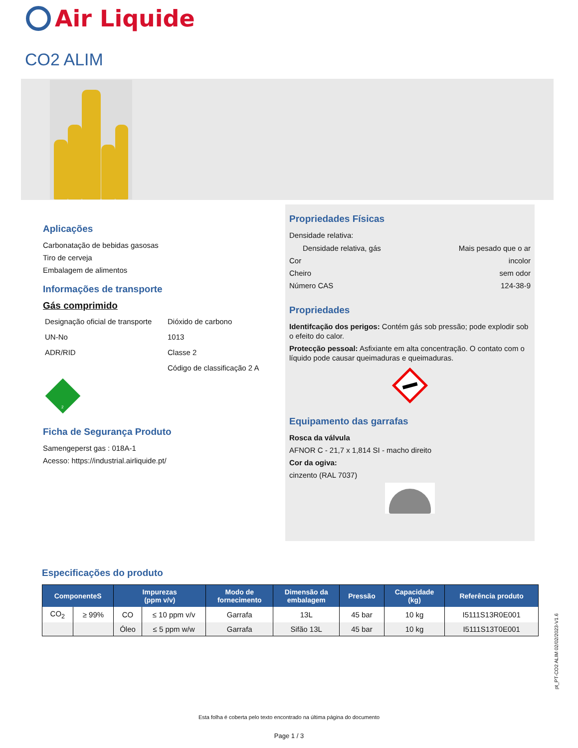Air Liquide
CO2 ALIM
Aplicações
Carbonatação de bebidas gasosas
Tiro de cerveja
Embalagem de alimentos
Informações de transporte
Gás comprimido
| Designação oficial de transporte | Dióxido de carbono |
| UN-No | 1013 |
| ADR/RID | Classe 2 |
| | Código de classificação 2 A |
2
Ficha de Segurança Produto
Samengeperst gas : 018A-1
Acesso: https://industrial.airliquide.pt/
Propriedades Físicas
Densidade relativa:
Densidade relativa, gás Mais pesado que o ar
Cor incolor
Cheiro sem odor
Número CAS 124-38-9
Propriedades
Identifcação dos perigos: Contém gás sob pressão; pode explodir sob o efeito do calor.
Protecção pessoal: Asfixiante em alta concentração. O contato com o líquido pode causar queimaduras e queimaduras.
Equipamento das garrafas
Rosca da válvula
AFNOR C - 21,7 x 1,814 SI - macho direito
Cor da ogiva:
cinzento (RAL 7037)
Especificações do produto
| ComponenteS | | Impurezas (ppm v/v) | | Modo de fornecimento | Dimensão da embalagem | Pressão | Capacidade (kg) | Referência produto |
| --- | --- | --- | --- | --- | --- | --- | --- | --- |
| CO<sub>2</sub> | ≥ 99% | CO | ≤ 10 ppm v/v | Garrafa | 13L | 45 bar | 10 kg | I5111S13R0E001 |
| | | Óleo | ≤ 5 ppm w/w | Garrafa | Sifão 13L | 45 bar | 10 kg | I5111S13T0E001 |
pt_PT-CO2 ALIM 02/02/2023-V1.6
Esta folha é coberta pelo texto encontrado na última página do documento
Page 1 / 3